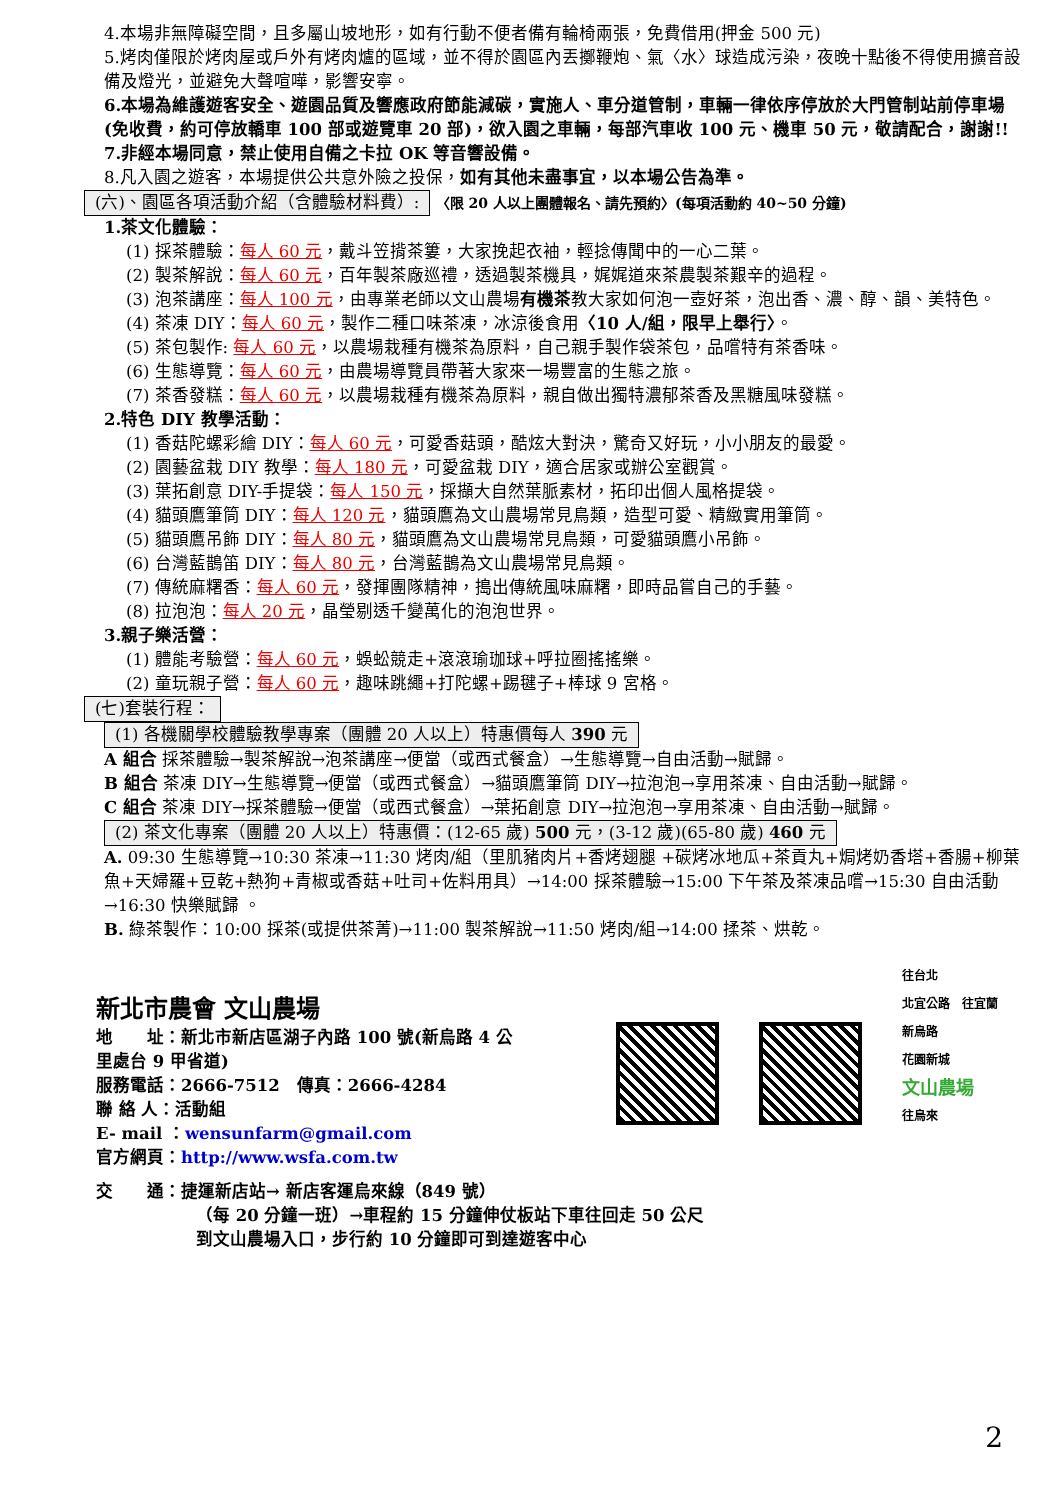4.本場非無障礙空間，且多屬山坡地形，如有行動不便者備有輪椅兩張，免費借用(押金 500 元)
5.烤肉僅限於烤肉屋或戶外有烤肉爐的區域，並不得於園區內丟擲鞭炮、氣〈水〉球造成污染，夜晚十點後不得使用擴音設備及燈光，並避免大聲喧嘩，影響安寧。
6.本場為維護遊客安全、遊園品質及響應政府節能減碳，實施人、車分道管制，車輛一律依序停放於大門管制站前停車場(免收費，約可停放轎車 100 部或遊覽車 20 部)，欲入園之車輛，每部汽車收 100 元、機車 50 元，敬請配合，謝謝!!
7.非經本場同意，禁止使用自備之卡拉 OK 等音響設備。
8.凡入園之遊客，本場提供公共意外險之投保，如有其他未盡事宜，以本場公告為準。
(六)、園區各項活動介紹（含體驗材料費）: 〈限 20 人以上團體報名、請先預約〉(每項活動約 40~50 分鐘)
1.茶文化體驗：
(1) 採茶體驗：每人 60 元，戴斗笠揹茶簍，大家挽起衣袖，輕捻傳聞中的一心二葉。
(2) 製茶解說：每人 60 元，百年製茶廠巡禮，透過製茶機具，娓娓道來茶農製茶艱辛的過程。
(3) 泡茶講座：每人 100 元，由專業老師以文山農場有機茶教大家如何泡一壺好茶，泡出香、濃、醇、韻、美特色。
(4) 茶凍 DIY：每人 60 元，製作二種口味茶凍，冰涼後食用〈10 人/組，限早上舉行〉。
(5) 茶包製作: 每人 60 元，以農場栽種有機茶為原料，自己親手製作袋茶包，品嚐特有茶香味。
(6) 生態導覽：每人 60 元，由農場導覽員帶著大家來一場豐富的生態之旅。
(7) 茶香發糕：每人 60 元，以農場栽種有機茶為原料，親自做出獨特濃郁茶香及黑糖風味發糕。
2.特色 DIY 教學活動：
(1) 香菇陀螺彩繪 DIY：每人 60 元，可愛香菇頭，酷炫大對決，驚奇又好玩，小小朋友的最愛。
(2) 園藝盆栽 DIY 教學：每人 180 元，可愛盆栽 DIY，適合居家或辦公室觀賞。
(3) 葉拓創意 DIY-手提袋：每人 150 元，採擷大自然葉脈素材，拓印出個人風格提袋。
(4) 貓頭鷹筆筒 DIY：每人 120 元，貓頭鷹為文山農場常見鳥類，造型可愛、精緻實用筆筒。
(5) 貓頭鷹吊飾 DIY：每人 80 元，貓頭鷹為文山農場常見鳥類，可愛貓頭鷹小吊飾。
(6) 台灣藍鵲笛 DIY：每人 80 元，台灣藍鵲為文山農場常見鳥類。
(7) 傳統麻糬香：每人 60 元，發揮團隊精神，搗出傳統風味麻糬，即時品嘗自己的手藝。
(8) 拉泡泡：每人 20 元，晶瑩剔透千變萬化的泡泡世界。
3.親子樂活營：
(1) 體能考驗營：每人 60 元，蜈蚣競走+滾滾瑜珈球+呼拉圈搖搖樂。
(2) 童玩親子營：每人 60 元，趣味跳繩+打陀螺+踢毽子+棒球 9 宮格。
(七)套裝行程：
(1) 各機關學校體驗教學專案（團體 20 人以上）特惠價每人 390 元
A 組合 採茶體驗→製茶解說→泡茶講座→便當（或西式餐盒）→生態導覽→自由活動→賦歸。
B 組合 茶凍 DIY→生態導覽→便當（或西式餐盒）→貓頭鷹筆筒 DIY→拉泡泡→享用茶凍、自由活動→賦歸。
C 組合 茶凍 DIY→採茶體驗→便當（或西式餐盒）→葉拓創意 DIY→拉泡泡→享用茶凍、自由活動→賦歸。
(2) 茶文化專案（團體 20 人以上）特惠價：(12-65 歲) 500 元，(3-12 歲)(65-80 歲) 460 元
A. 09:30 生態導覽→10:30 茶凍→11:30 烤肉/組（里肌豬肉片+香烤翅腿 +碳烤冰地瓜+茶貢丸+焗烤奶香塔+香腸+柳葉魚+天婦羅+豆乾+熱狗+青椒或香菇+吐司+佐料用具）→14:00 採茶體驗→15:00 下午茶及茶凍品嚐→15:30 自由活動→16:30 快樂賦歸 。
B. 綠茶製作：10:00 採茶(或提供茶菁)→11:00 製茶解說→11:50 烤肉/組→14:00 揉茶、烘乾。
新北市農會 文山農場
地　　址：新北市新店區湖子內路 100 號(新烏路 4 公里處台 9 甲省道)
服務電話：2666-7512　傳真：2666-4284
聯 絡 人：活動組
E- mail ：wensunfarm@gmail.com
官方網頁：http://www.wsfa.com.tw
往台北
北宜公路　往宜蘭
新烏路
花園新城
文山農場
往烏來
交　　通：捷運新店站→ 新店客運烏來線（849 號）
（每 20 分鐘一班）→車程約 15 分鐘伸仗板站下車往回走 50 公尺
到文山農場入口，步行約 10 分鐘即可到達遊客中心
2